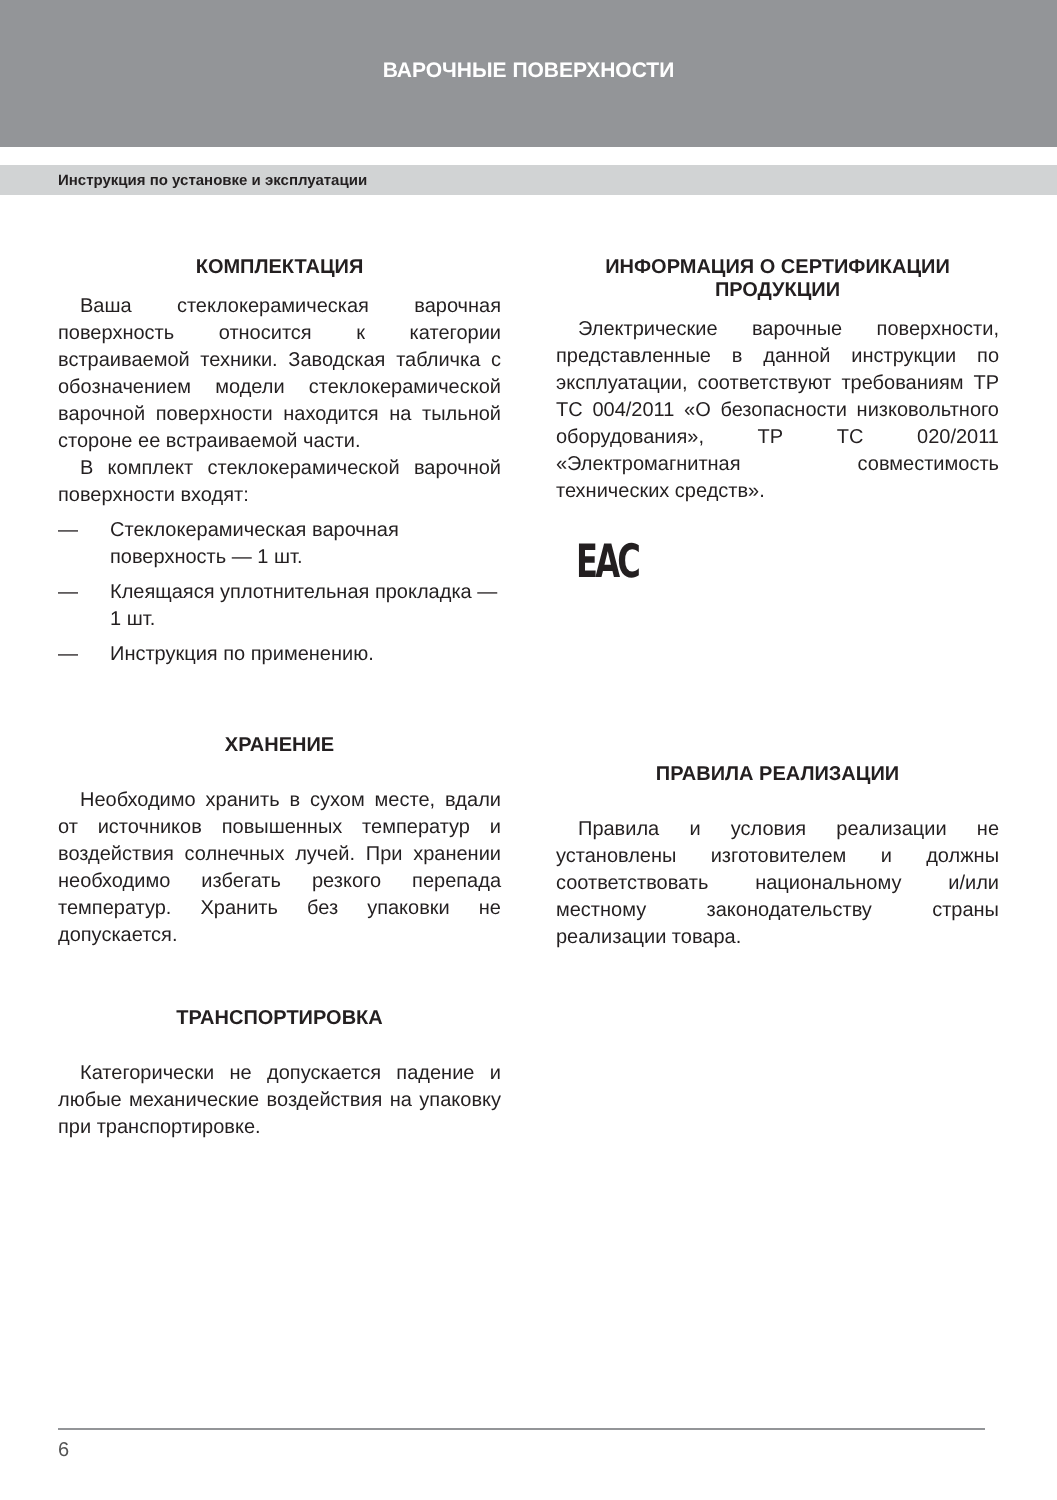ВАРОЧНЫЕ ПОВЕРХНОСТИ
Инструкция по установке и эксплуатации
КОМПЛЕКТАЦИЯ
Ваша стеклокерамическая варочная поверхность относится к категории встраиваемой техники. Заводская табличка с обозначением модели стеклокерамической варочной поверхности находится на тыльной стороне ее встраиваемой части.
В комплект стеклокерамической варочной поверхности входят:
— Стеклокерамическая варочная поверхность — 1 шт.
— Клеящаяся уплотнительная прокладка — 1 шт.
— Инструкция по применению.
ХРАНЕНИЕ
Необходимо хранить в сухом месте, вдали от источников повышенных температур и воздействия солнечных лучей. При хранении необходимо избегать резкого перепада температур. Хранить без упаковки не допускается.
ТРАНСПОРТИРОВКА
Категорически не допускается падение и любые механические воздействия на упаковку при транспортировке.
ИНФОРМАЦИЯ О СЕРТИФИКАЦИИ ПРОДУКЦИИ
Электрические варочные поверхности, представленные в данной инструкции по эксплуатации, соответствуют требованиям ТР ТС 004/2011 «О безопасности низковольтного оборудования», ТР ТС 020/2011 «Электромагнитная совместимость технических средств».
EAC
ПРАВИЛА РЕАЛИЗАЦИИ
Правила и условия реализации не установлены изготовителем и должны соответствовать национальному и/или местному законодательству страны реализации товара.
6